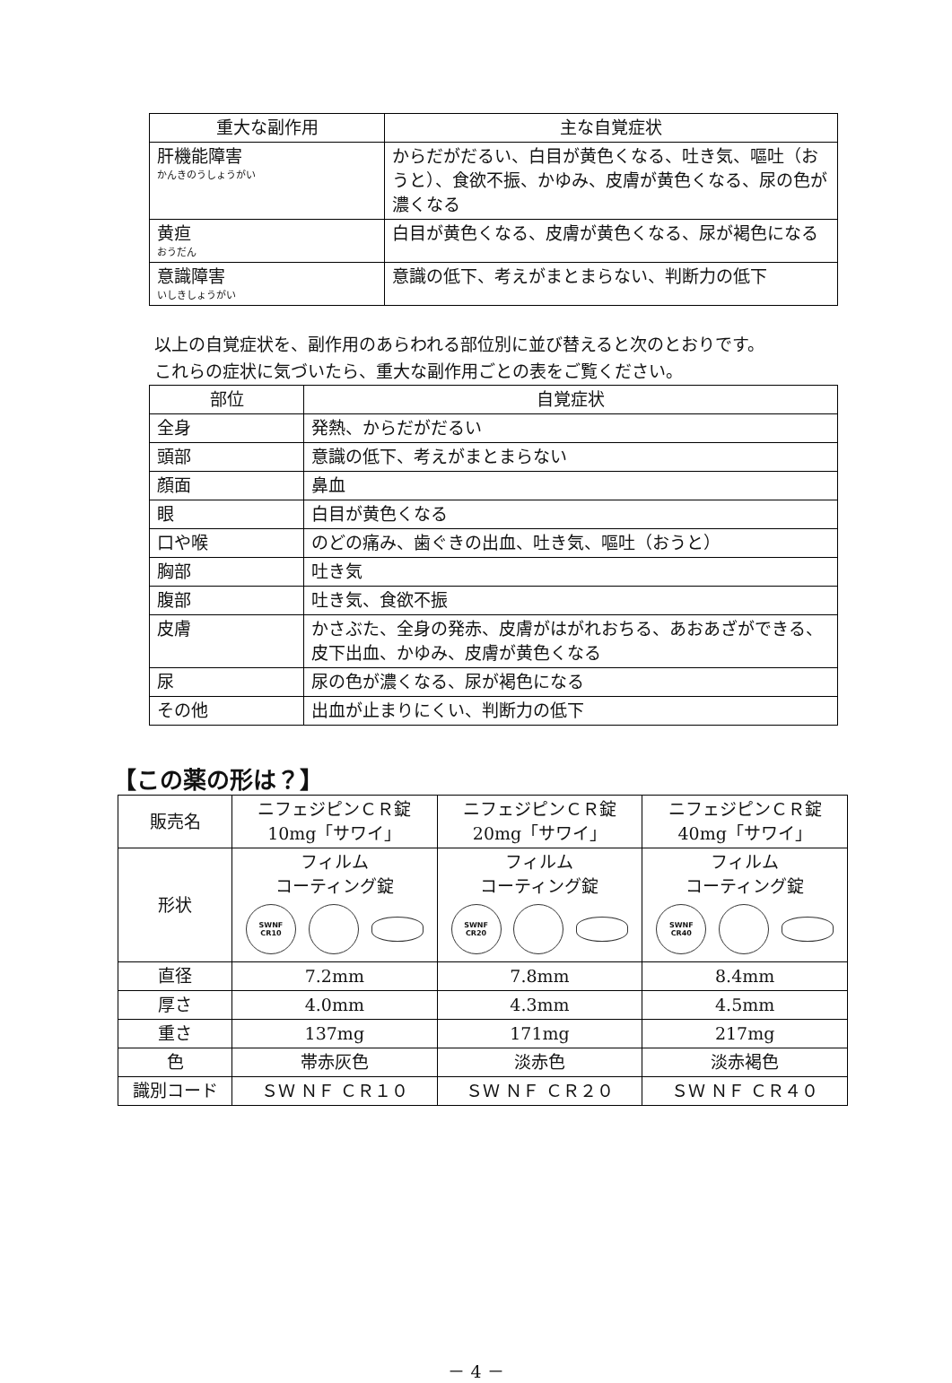| 重大な副作用 | 主な自覚症状 |
| --- | --- |
| 肝機能障害 かんきのうしょうがい | からだがだるい、白目が黄色くなる、吐き気、嘔吐（おうと）、食欲不振、かゆみ、皮膚が黄色くなる、尿の色が濃くなる |
| 黄疸 おうだん | 白目が黄色くなる、皮膚が黄色くなる、尿が褐色になる |
| 意識障害 いしきしょうがい | 意識の低下、考えがまとまらない、判断力の低下 |
以上の自覚症状を、副作用のあらわれる部位別に並び替えると次のとおりです。
これらの症状に気づいたら、重大な副作用ごとの表をご覧ください。
| 部位 | 自覚症状 |
| --- | --- |
| 全身 | 発熱、からだがだるい |
| 頭部 | 意識の低下、考えがまとまらない |
| 顔面 | 鼻血 |
| 眼 | 白目が黄色くなる |
| 口や喉 | のどの痛み、歯ぐきの出血、吐き気、嘔吐（おうと） |
| 胸部 | 吐き気 |
| 腹部 | 吐き気、食欲不振 |
| 皮膚 | かさぶた、全身の発赤、皮膚がはがれおちる、あおあざができる、皮下出血、かゆみ、皮膚が黄色くなる |
| 尿 | 尿の色が濃くなる、尿が褐色になる |
| その他 | 出血が止まりにくい、判断力の低下 |
【この薬の形は？】
| 販売名 | ニフェジピンＣＲ錠 10mg「サワイ」 | ニフェジピンＣＲ錠 20mg「サワイ」 | ニフェジピンＣＲ錠 40mg「サワイ」 |
| 形状 | フィルム コーティング錠 SWNF CR10 | フィルム コーティング錠 SWNF CR20 | フィルム コーティング錠 SWNF CR40 |
| 直径 | 7.2mm | 7.8mm | 8.4mm |
| 厚さ | 4.0mm | 4.3mm | 4.5mm |
| 重さ | 137mg | 171mg | 217mg |
| 色 | 帯赤灰色 | 淡赤色 | 淡赤褐色 |
| 識別コード | ＳＷ ＮＦ ＣＲ１０ | ＳＷ ＮＦ ＣＲ２０ | ＳＷ ＮＦ ＣＲ４０ |
－ 4 －